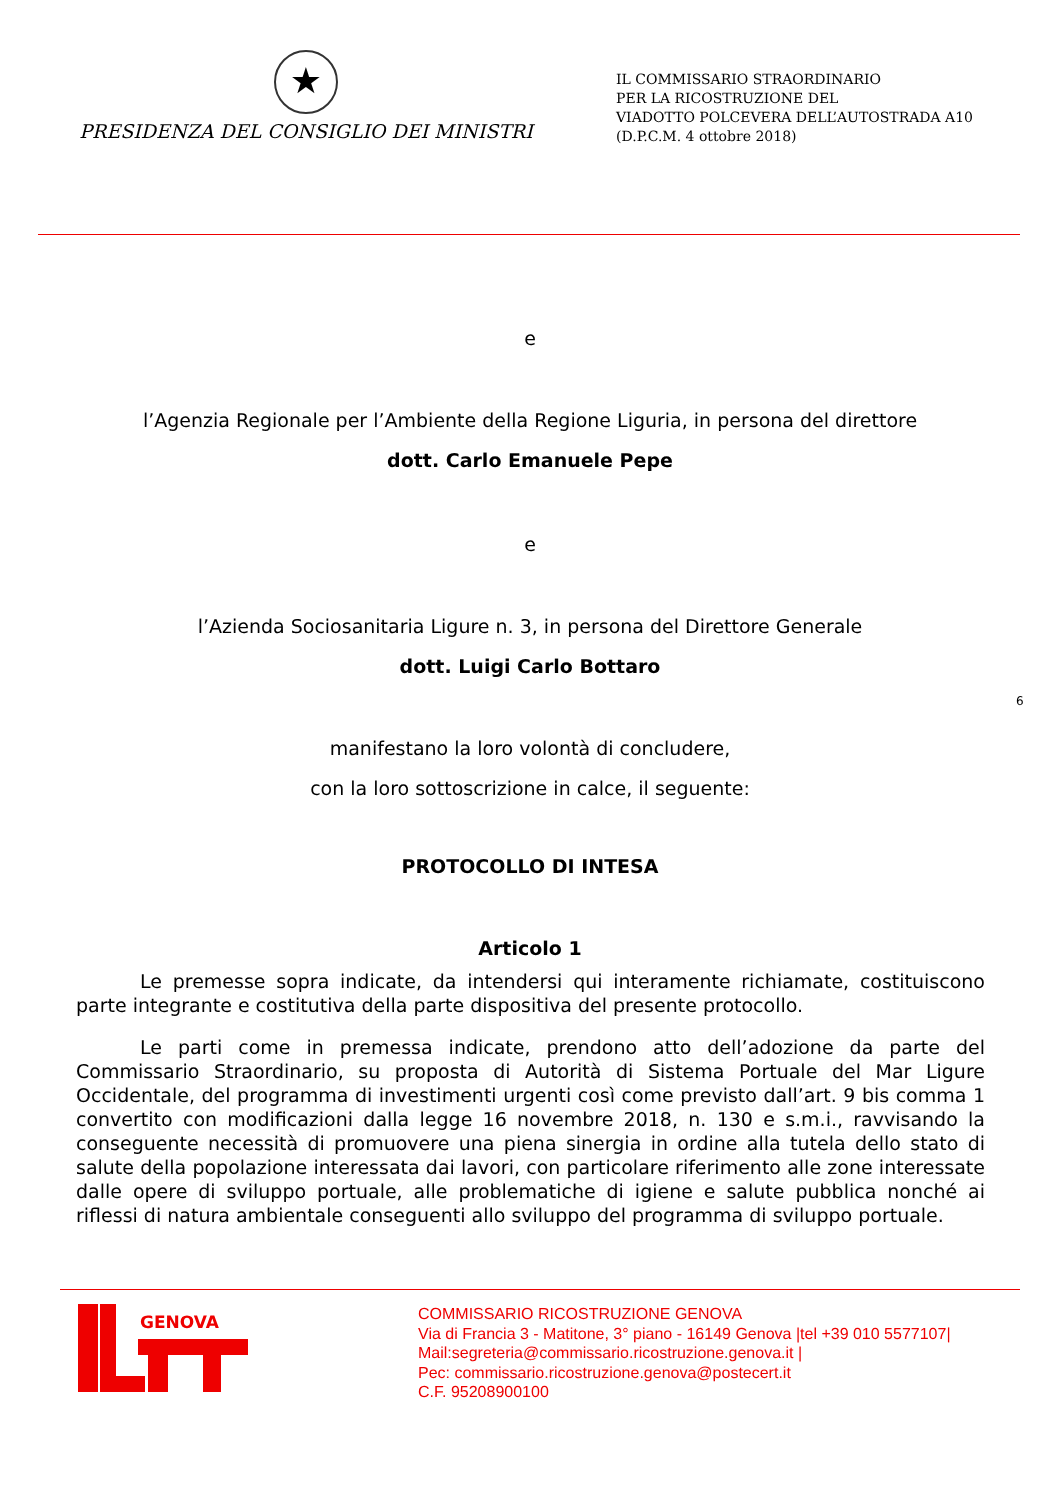★
PRESIDENZA DEL CONSIGLIO DEI MINISTRI
IL COMMISSARIO STRAORDINARIO
PER LA RICOSTRUZIONE DEL
VIADOTTO POLCEVERA DELL’AUTOSTRADA A10
(D.P.C.M. 4 ottobre 2018)
e
l’Agenzia Regionale per l’Ambiente della Regione Liguria, in persona del direttore
dott. Carlo Emanuele Pepe
e
l’Azienda Sociosanitaria Ligure n. 3, in persona del Direttore Generale
dott. Luigi Carlo Bottaro
manifestano la loro volontà di concludere,
con la loro sottoscrizione in calce, il seguente:
PROTOCOLLO DI INTESA
Articolo 1
Le premesse sopra indicate, da intendersi qui interamente richiamate, costituiscono parte integrante e costitutiva della parte dispositiva del presente protocollo.
Le parti come in premessa indicate, prendono atto dell’adozione da parte del Commissario Straordinario, su proposta di Autorità di Sistema Portuale del Mar Ligure Occidentale, del programma di investimenti urgenti così come previsto dall’art. 9 bis comma 1 convertito con modificazioni dalla legge 16 novembre 2018, n. 130 e s.m.i., ravvisando la conseguente necessità di promuovere una piena sinergia in ordine alla tutela dello stato di salute della popolazione interessata dai lavori, con particolare riferimento alle zone interessate dalle opere di sviluppo portuale, alle problematiche di igiene e salute pubblica nonché ai riflessi di natura ambientale conseguenti allo sviluppo del programma di sviluppo portuale.
6
GENOVA
COMMISSARIO RICOSTRUZIONE GENOVA
Via di Francia 3 - Matitone, 3° piano - 16149 Genova |tel +39 010 5577107|
Mail:segreteria@commissario.ricostruzione.genova.it |
Pec: commissario.ricostruzione.genova@postecert.it
C.F. 95208900100